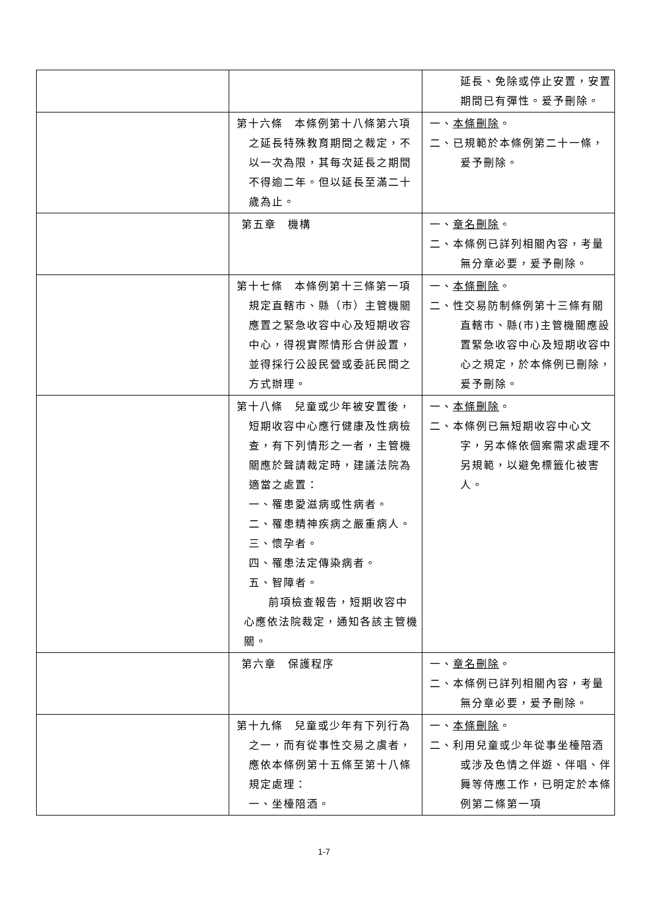| | | 延長、免除或停止安置，安置期間已有彈性。爰予刪除。 |
| | 第十六條 本條例第十八條第六項之延長特殊教育期間之裁定，不以一次為限，其每次延長之期間不得逾二年。但以延長至滿二十歲為止。 | 一、 本條刪除 。 二、已規範於本條例第二十一條，爰予刪除。 |
| | 第五章 機構 | 一、 章名刪除 。 二、本條例已詳列相關內容，考量無分章必要，爰予刪除。 |
| | 第十七條 本條例第十三條第一項規定直轄市、縣（市）主管機關應置之緊急收容中心及短期收容中心，得視實際情形合併設置，並得採行公設民營或委託民間之方式辦理。 | 一、 本條刪除 。 二、性交易防制條例第十三條有關直轄市、縣(市)主管機關應設置緊急收容中心及短期收容中心之規定，於本條例已刪除，爰予刪除。 |
| | 第十八條 兒童或少年被安置後，短期收容中心應行健康及性病檢查，有下列情形之一者，主管機關應於聲請裁定時，建議法院為適當之處置： 一、罹患愛滋病或性病者。 二、罹患精神疾病之嚴重病人。 三、懷孕者。 四、罹患法定傳染病者。 五、智障者。 前項檢查報告，短期收容中心應依法院裁定，通知各該主管機關。 | 一、 本條刪除 。 二、本條例已無短期收容中心文字，另本條依個案需求處理不另規範，以避免標籤化被害人。 |
| | 第六章 保護程序 | 一、 章名刪除 。 二、本條例已詳列相關內容，考量無分章必要，爰予刪除。 |
| | 第十九條 兒童或少年有下列行為之一，而有從事性交易之虞者，應依本條例第十五條至第十八條規定處理： 一、坐檯陪酒。 | 一、 本條刪除 。 二、利用兒童或少年從事坐檯陪酒或涉及色情之伴遊、伴唱、伴舞等侍應工作，已明定於本條例第二條第一項 |
1-7